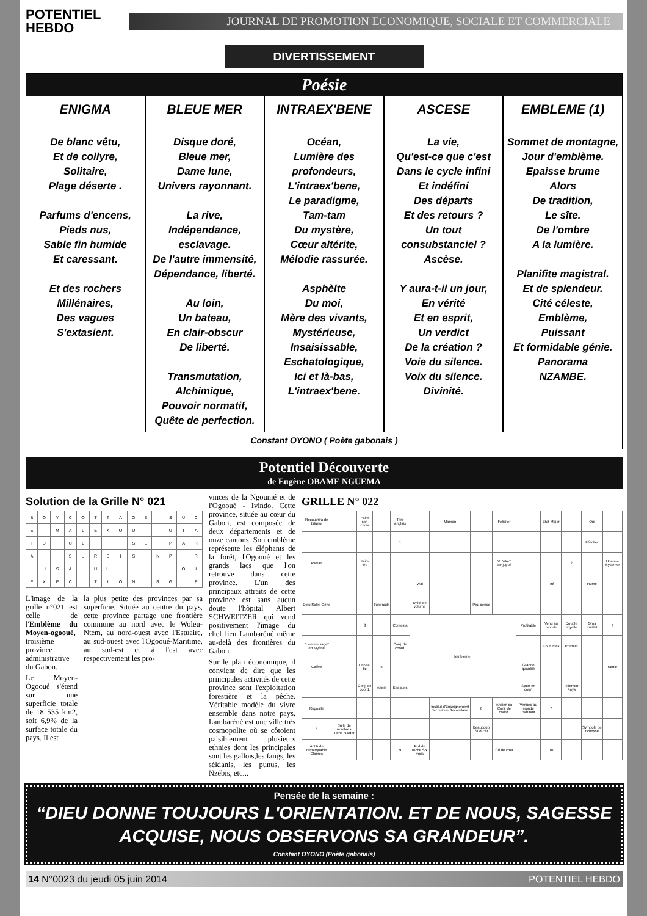POTENTIEL
HEBDO
JOURNAL DE PROMOTION ECONOMIQUE, SOCIALE ET COMMERCIALE
DIVERTISSEMENT
Poésie
ENIGMA
De blanc vêtu,
Et de collyre,
Solitaire,
Plage déserte .
Parfums d'encens,
Pieds nus,
Sable fin humide
Et caressant.
Et des rochers
Millénaires,
Des vagues
S'extasient.
BLEUE MER
Disque doré,
Bleue mer,
Dame lune,
Univers rayonnant.
La rive,
Indépendance, esclavage.
De l'autre immensité,
Dépendance, liberté.
Au loin,
Un bateau,
En clair-obscur
De liberté.
Transmutation,
Alchimique,
Pouvoir normatif,
Quête de perfection.
INTRAEX'BENE
Océan,
Lumière des profondeurs,
L'intraex'bene,
Le paradigme,
Tam-tam
Du mystère,
Cœur altérite,
Mélodie rassurée.
Asphèlte
Du moi,
Mère des vivants,
Mystérieuse,
Insaisissable,
Eschatologique,
Ici et là-bas,
L'intraex'bene.
ASCESE
La vie,
Qu'est-ce que c'est
Dans le cycle infini
Et indéfini
Des départs
Et des retours ?
Un tout consubstanciel ?
Ascèse.
Y aura-t-il un jour,
En vérité
Et en esprit,
Un verdict
De la création ?
Voie du silence.
Voix du silence.
Divinité.
EMBLEME (1)
Sommet de montagne,
Jour d'emblème.
Epaisse brume
Alors
De tradition,
Le sîte.
De l'ombre
A la lumière.
Planifite magistral.
Et de splendeur.
Cité céleste,
Emblème,
Puissant
Et formidable génie.
Panorama
NZAMBE.
Constant OYONO ( Poète gabonais )
Potentiel Découverte
de Eugène OBAME NGUEMA
Solution de la Grille N° 021
| B | O | Y | C | O | T | T | A | G | E | | S | U | C |
| E | | M | A | L | E | K | O | U | | | U | T | A |
| T | D | | U | L | | | | S | E | | P | A | R |
| A | | | S | U | R | S | I | S | | N | P | | R |
| | U | S | A | | U | U | | | | | L | O | I |
| E | X | E | C | U | T | I | O | N | | R | G | | E |
L'image de la grille n°021 est celle de l'Emblème du Moyen-ogooué, troisième province administrative du Gabon.
Le Moyen-Ogooué s'étend sur une superficie totale de 18 535 km2, soit 6,9% de la surface totale du pays. Il est
la plus petite des provinces par sa superficie. Située au centre du pays, cette province partage une frontière commune au nord avec le Woleu-Ntem, au nord-ouest avec l'Estuaire, au sud-ouest avec l'Ogooué-Maritime, au sud-est et à l'est avec respectivement les pro-
vinces de la Ngounié et de l'Ogooué - Ivindo. Cette province, située au cœur du Gabon, est composée de deux départements et de onze cantons. Son emblème représente les éléphants de la forêt, l'Ogooué et les grands lacs que l'on retrouve dans cette province. L'un des principaux attraits de cette province est sans aucun doute l'hôpital Albert SCHWEITZER qui vend positivement l'image du chef lieu Lambaréné même au-delà des frontières du Gabon.
Sur le plan économique, il convient de dire que les principales activités de cette province sont l'exploitation forestière et la pêche. Véritable modèle du vivre ensemble dans notre pays, Lambaréné est une ville très cosmopolite où se côtoient paisiblement plusieurs ethnies dont les principales sont les gallois,les fangs, les sékianis, les punus, les Nzébis, etc...
GRILLE N° 022
| Recouvrira de bitume | | Faire son choix | | Titre anglais | | Maman | | Féliciter | | Etat-Major | | Oui | |
| | | | | 1 | | | | | | | | Féliciter | |
| Avouer | | Faire feu | | | | | | V. "être" conjugué | | | 2 | | Homme Système |
| | | | | | Vrai | | | | | Tiré | | Humé | |
| Dieu Soleil Gêne | | | Tubercule | | Unité de volume | | Peu dense | | | | | | |
| | | 3 | | Contesta | [emblème] | | | | Profitable | Venu au monde | Double voyelle | Gros maillet | 4 |
| "Homme sage" en Myéné | | | | Conj. de coord. | | | | | | Coutumes | Premier | | |
| Colère | | Un vrai tic | 5 | | | | | | Grande quantité | | | | Sortie |
| | | Conj. de coord. | Abedi | Epoques | | | | | Sport en court | | Tellement Pays | | |
| Rugosité | | | | | | Institut d'Enseignement Technique Secondaire | 6 | Ancien do Conj. de coord. | Venues au monde Habitant | 7 | | | |
| 8 | Suite de nombres Tomb Raider | | | | | | Beaucoup Sud-Est | | | | | Symbole de richesse | |
| Aptitude remarquable Clames | | | | 9 | Poil de rêche Six mois | | | Cri de chat | | 10 | | | |
Pensée de la semaine :
“DIEU DONNE TOUJOURS L'ORIENTATION. ET DE NOUS, SAGESSE ACQUISE, NOUS OBSERVONS SA GRANDEUR”.
Constant OYONO (Poète gabonais)
14 N°0023 du jeudi 05 juin 2014 POTENTIEL HEBDO